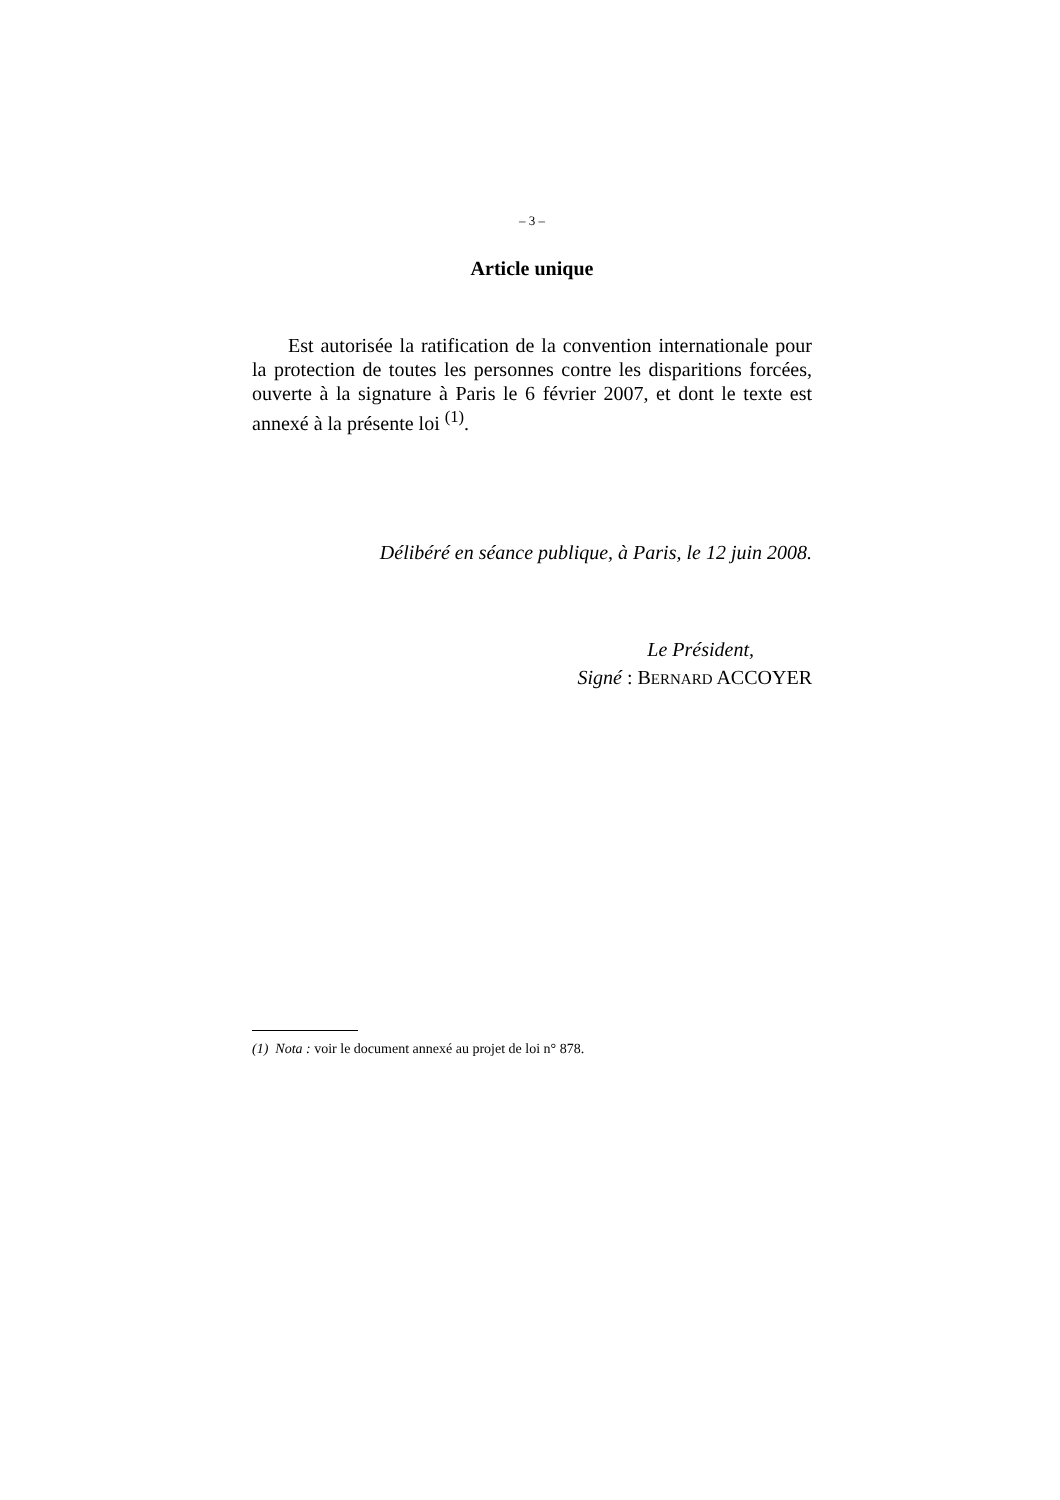– 3 –
Article unique
Est autorisée la ratification de la convention internationale pour la protection de toutes les personnes contre les disparitions forcées, ouverte à la signature à Paris le 6 février 2007, et dont le texte est annexé à la présente loi <sup>(1)</sup>.
Délibéré en séance publique, à Paris, le 12 juin 2008.
Le Président,
Signé : BERNARD ACCOYER
(1) Nota : voir le document annexé au projet de loi n° 878.